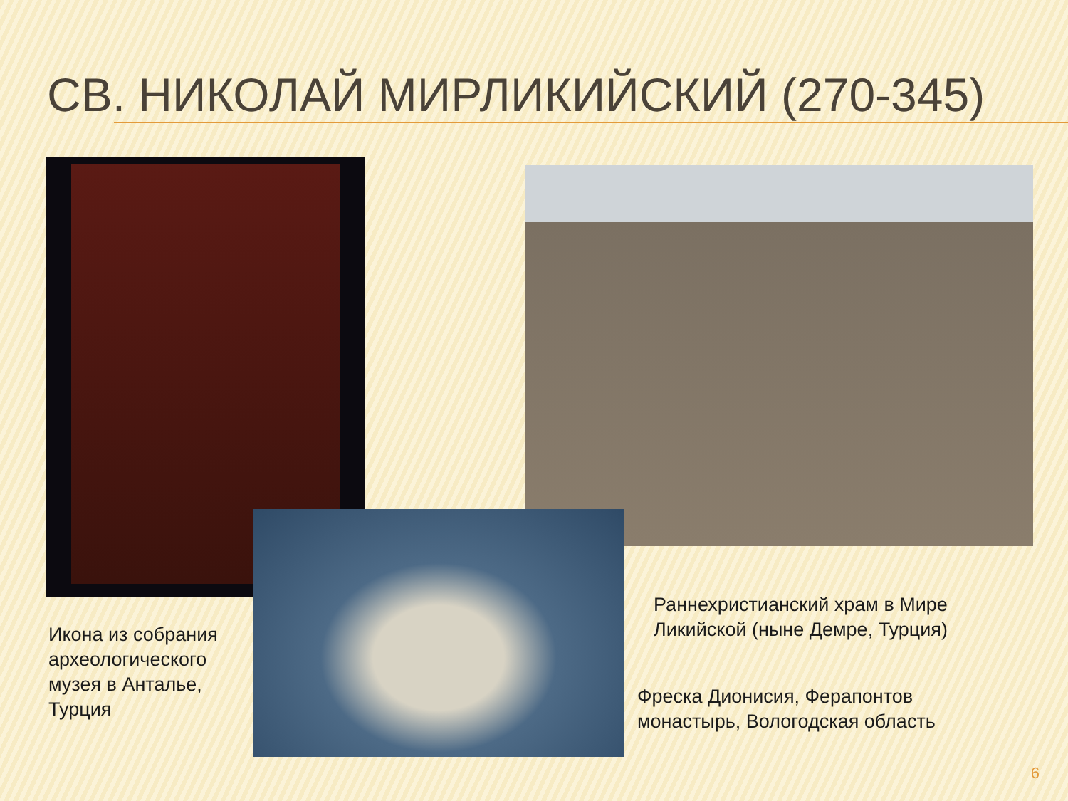СВ. НИКОЛАЙ МИРЛИКИЙСКИЙ (270-345)
Икона из собрания
археологического
музея в Анталье,
Турция
Раннехристианский храм в Мире
Ликийской (ныне Демре, Турция)
Фреска Дионисия, Ферапонтов
монастырь, Вологодская область
6